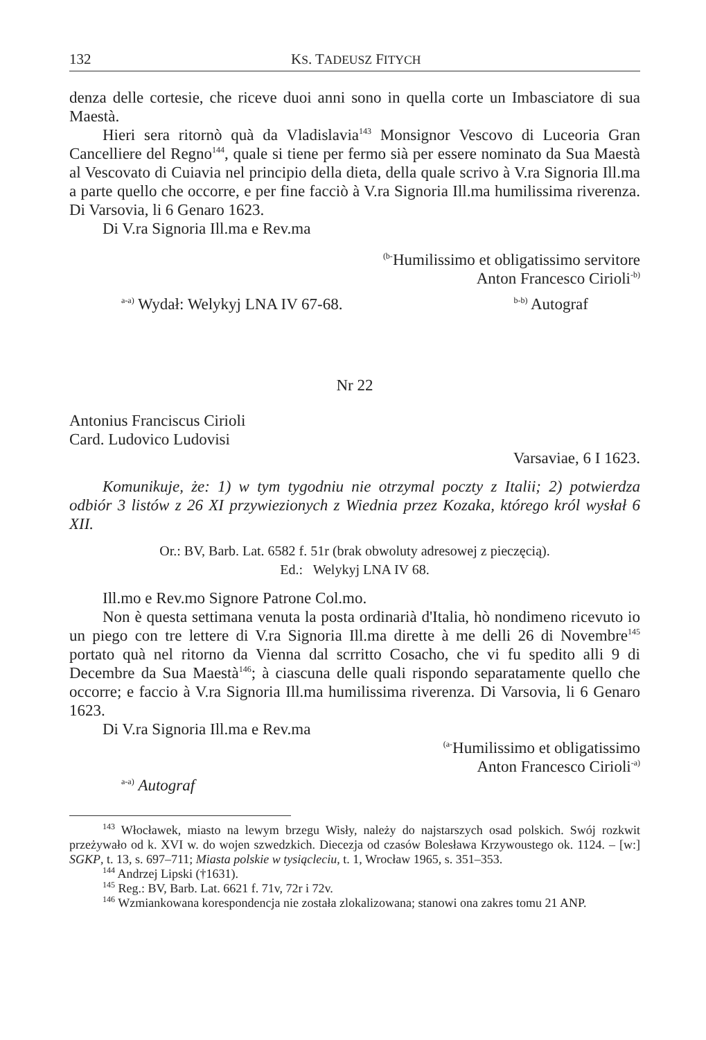132 KS. TADEUSZ FITYCH
denza delle cortesie, che riceve duoi anni sono in quella corte un Imbasciatore di sua Maestà.
Hieri sera ritornò quà da Vladislavia<sup>143</sup> Monsignor Vescovo di Luceoria Gran Cancelliere del Regno<sup>144</sup>, quale si tiene per fermo sià per essere nominato da Sua Maestà al Vescovato di Cuiavia nel principio della dieta, della quale scrivo à V.ra Signoria Ill.ma a parte quello che occorre, e per fine facciò à V.ra Signoria Ill.ma humilissima riverenza. Di Varsovia, li 6 Genaro 1623.
Di V.ra Signoria Ill.ma e Rev.ma
<sup>(b-</sup>Humilissimo et obligatissimo servitore
Anton Francesco Cirioli<sup>-b)</sup>
<sup>a-a)</sup> Wydał: Welykyj LNA IV 67-68. <sup>b-b)</sup> Autograf
Nr 22
Antonius Franciscus Cirioli
Card. Ludovico Ludovisi
Varsaviae, 6 I 1623.
Komunikuje, że: 1) w tym tygodniu nie otrzymal poczty z Italii; 2) potwierdza odbiór 3 listów z 26 XI przywiezionych z Wiednia przez Kozaka, którego król wysłał 6 XII.
Or.: BV, Barb. Lat. 6582 f. 51r (brak obwoluty adresowej z pieczęcią).
Ed.: Welykyj LNA IV 68.
Ill.mo e Rev.mo Signore Patrone Col.mo.
Non è questa settimana venuta la posta ordinarià d'Italia, hò nondimeno ricevuto io un piego con tre lettere di V.ra Signoria Ill.ma dirette à me delli 26 di Novembre<sup>145</sup> portato quà nel ritorno da Vienna dal scrritto Cosacho, che vi fu spedito alli 9 di Decembre da Sua Maestà<sup>146</sup>; à ciascuna delle quali rispondo separatamente quello che occorre; e faccio à V.ra Signoria Ill.ma humilissima riverenza. Di Varsovia, li 6 Genaro 1623.
Di V.ra Signoria Ill.ma e Rev.ma
<sup>(a-</sup>Humilissimo et obligatissimo
Anton Francesco Cirioli<sup>-a)</sup>
<sup>a-a)</sup> Autograf
<sup>143</sup> Włocławek, miasto na lewym brzegu Wisły, należy do najstarszych osad polskich. Swój rozkwit przeżywało od k. XVI w. do wojen szwedzkich. Diecezja od czasów Bolesława Krzywoustego ok. 1124. – [w:] SGKP, t. 13, s. 697–711; Miasta polskie w tysiącleciu, t. 1, Wrocław 1965, s. 351–353.
<sup>144</sup> Andrzej Lipski (†1631).
<sup>145</sup> Reg.: BV, Barb. Lat. 6621 f. 71v, 72r i 72v.
<sup>146</sup> Wzmiankowana korespondencja nie została zlokalizowana; stanowi ona zakres tomu 21 ANP.